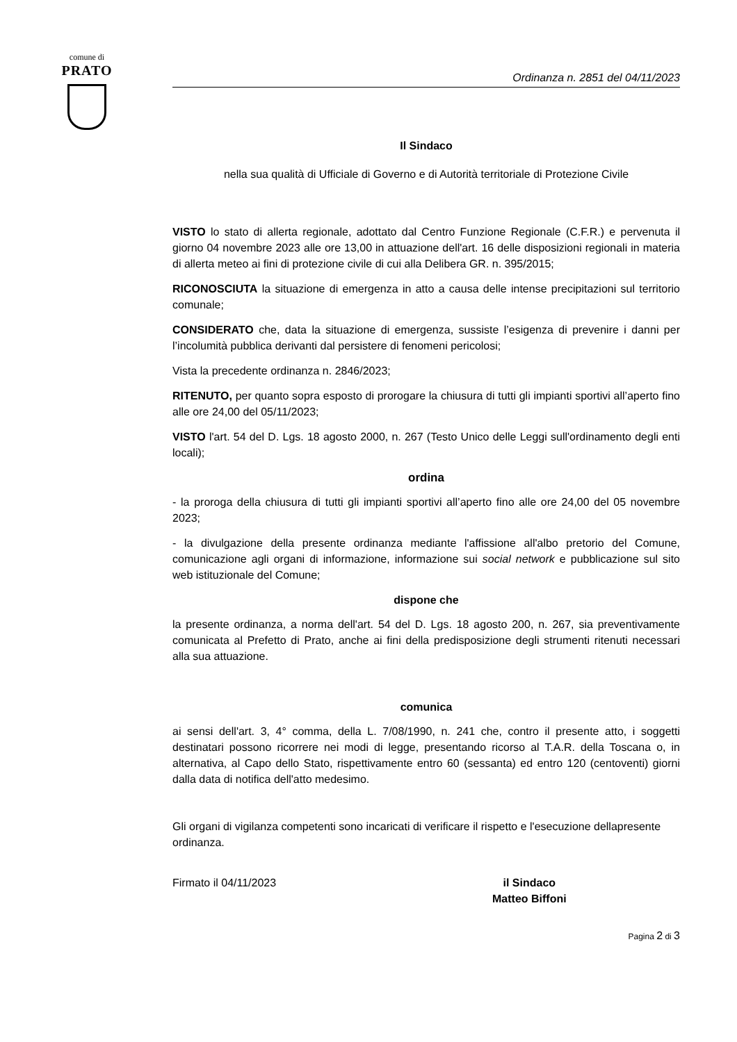comune di
PRATO
Ordinanza n. 2851 del 04/11/2023
Il Sindaco
nella sua qualità di Ufficiale di Governo e di Autorità territoriale di Protezione Civile
VISTO lo stato di allerta regionale, adottato dal Centro Funzione Regionale (C.F.R.) e pervenuta il giorno 04 novembre 2023 alle ore 13,00 in attuazione dell'art. 16 delle disposizioni regionali in materia di allerta meteo ai fini di protezione civile di cui alla Delibera GR. n. 395/2015;
RICONOSCIUTA la situazione di emergenza in atto a causa delle intense precipitazioni sul territorio comunale;
CONSIDERATO che, data la situazione di emergenza, sussiste l’esigenza di prevenire i danni per l’incolumità pubblica derivanti dal persistere di fenomeni pericolosi;
Vista la precedente ordinanza n. 2846/2023;
RITENUTO, per quanto sopra esposto di prorogare la chiusura di tutti gli impianti sportivi all’aperto fino alle ore 24,00 del 05/11/2023;
VISTO l'art. 54 del D. Lgs. 18 agosto 2000, n. 267 (Testo Unico delle Leggi sull'ordinamento degli enti locali);
ordina
- la proroga della chiusura di tutti gli impianti sportivi all’aperto fino alle ore 24,00 del 05 novembre 2023;
- la divulgazione della presente ordinanza mediante l'affissione all'albo pretorio del Comune, comunicazione agli organi di informazione, informazione sui social network e pubblicazione sul sito web istituzionale del Comune;
dispone che
la presente ordinanza, a norma dell'art. 54 del D. Lgs. 18 agosto 200, n. 267, sia preventivamente comunicata al Prefetto di Prato, anche ai fini della predisposizione degli strumenti ritenuti necessari alla sua attuazione.
comunica
ai sensi dell'art. 3, 4° comma, della L. 7/08/1990, n. 241 che, contro il presente atto, i soggetti destinatari possono ricorrere nei modi di legge, presentando ricorso al T.A.R. della Toscana o, in alternativa, al Capo dello Stato, rispettivamente entro 60 (sessanta) ed entro 120 (centoventi) giorni dalla data di notifica dell'atto medesimo.
Gli organi di vigilanza competenti sono incaricati di verificare il rispetto e l'esecuzione dellapresente ordinanza.
Firmato il 04/11/2023 il Sindaco
Matteo Biffoni
Pagina 2 di 3